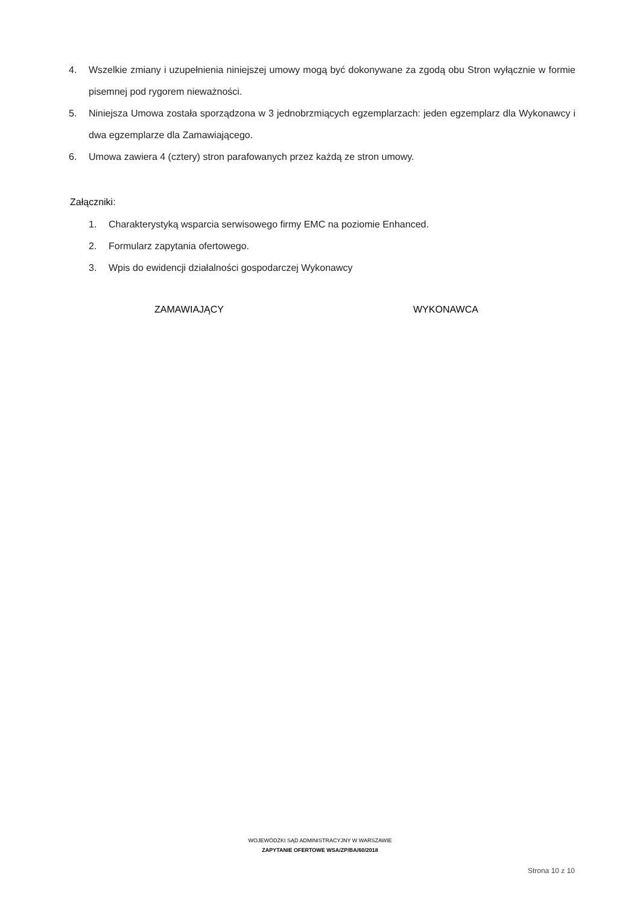4. Wszelkie zmiany i uzupełnienia niniejszej umowy mogą być dokonywane za zgodą obu Stron wyłącznie w formie pisemnej pod rygorem nieważności.
5. Niniejsza Umowa została sporządzona w 3 jednobrzmiących egzemplarzach: jeden egzemplarz dla Wykonawcy i dwa egzemplarze dla Zamawiającego.
6. Umowa zawiera 4 (cztery) stron parafowanych przez każdą ze stron umowy.
Załączniki:
1. Charakterystyką wsparcia serwisowego firmy EMC na poziomie Enhanced.
2. Formularz zapytania ofertowego.
3. Wpis do ewidencji działalności gospodarczej Wykonawcy
ZAMAWIAJĄCY WYKONAWCA
WOJEWÓDZKI SĄD ADMINISTRACYJNY W WARSZAWIE
ZAPYTANIE OFERTOWE WSA/ZP/BA/60/2018
Strona 10 z 10